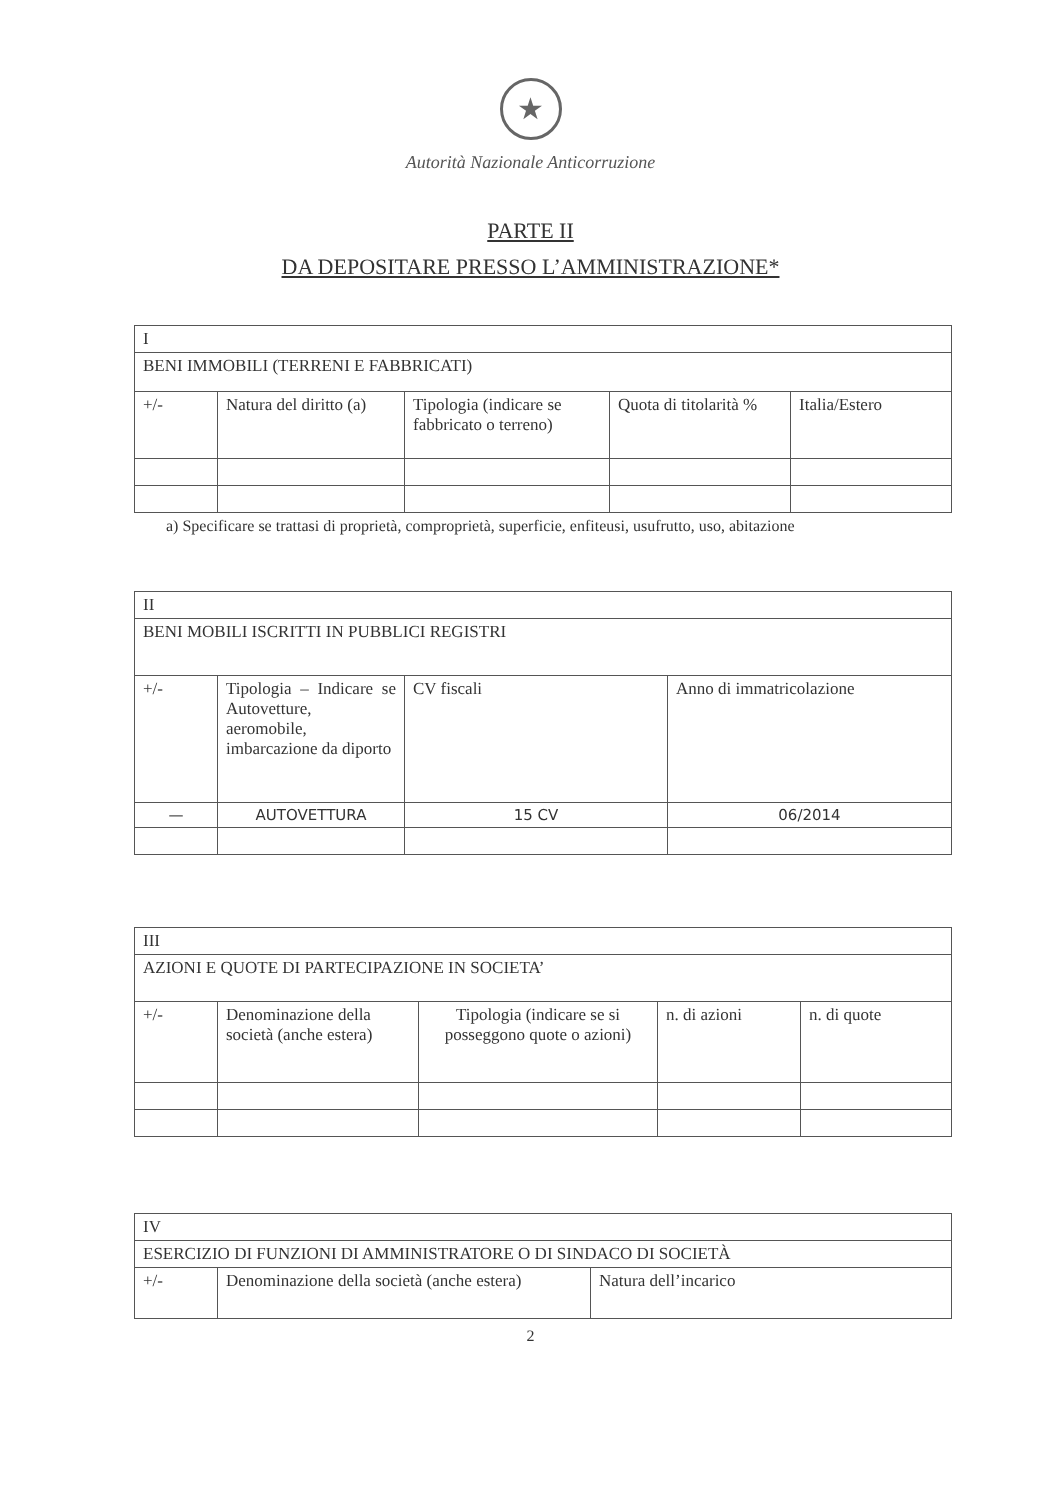★
Autorità Nazionale Anticorruzione
PARTE II
DA DEPOSITARE PRESSO L’AMMINISTRAZIONE*
| I | | | | |
| BENI IMMOBILI (TERRENI E FABBRICATI) | | | | |
| +/- | Natura del diritto (a) | Tipologia (indicare se fabbricato o terreno) | Quota di titolarità % | Italia/Estero |
a) Specificare se trattasi di proprietà, comproprietà, superficie, enfiteusi, usufrutto, uso, abitazione
| II | | | |
| BENI MOBILI ISCRITTI IN PUBBLICI REGISTRI | | | |
| +/- | Tipologia – Indicare se Autovetture, aeromobile, imbarcazione da diporto | CV fiscali | Anno di immatricolazione |
| — | AUTOVETTURA | 15 CV | 06/2014 |
| III | | | | |
| AZIONI E QUOTE DI PARTECIPAZIONE IN SOCIETA’ | | | | |
| +/- | Denominazione della società (anche estera) | Tipologia (indicare se si posseggono quote o azioni) | n. di azioni | n. di quote |
| IV | | |
| ESERCIZIO DI FUNZIONI DI AMMINISTRATORE O DI SINDACO DI SOCIETÀ | | |
| +/- | Denominazione della società (anche estera) | Natura dell’incarico |
2